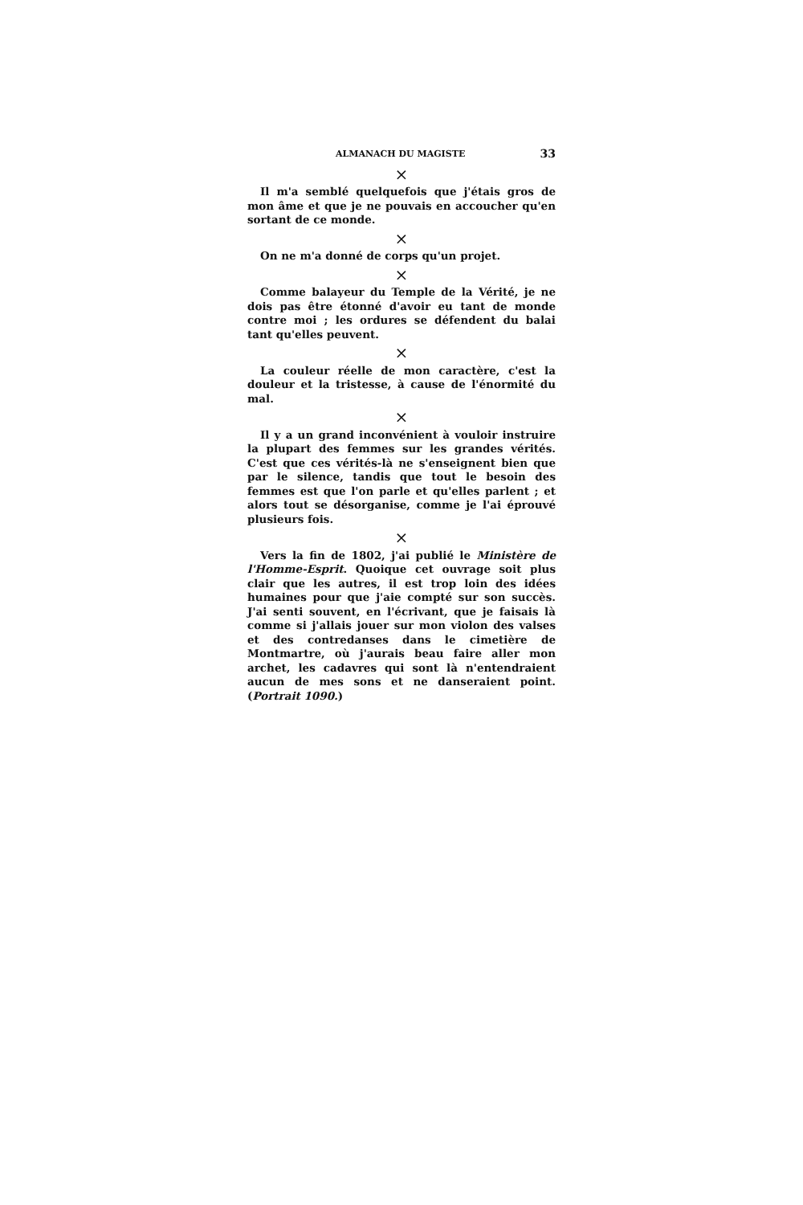ALMANACH DU MAGISTE 33
×
Il m'a semblé quelquefois que j'étais gros de mon âme et que je ne pouvais en accoucher qu'en sortant de ce monde.
×
On ne m'a donné de corps qu'un projet.
×
Comme balayeur du Temple de la Vérité, je ne dois pas être étonné d'avoir eu tant de monde contre moi ; les ordures se défendent du balai tant qu'elles peuvent.
×
La couleur réelle de mon caractère, c'est la douleur et la tristesse, à cause de l'énormité du mal.
×
Il y a un grand inconvénient à vouloir instruire la plupart des femmes sur les grandes vérités. C'est que ces vérités-là ne s'enseignent bien que par le silence, tandis que tout le besoin des femmes est que l'on parle et qu'elles parlent ; et alors tout se désorganise, comme je l'ai éprouvé plusieurs fois.
×
Vers la fin de 1802, j'ai publié le Ministère de l'Homme-Esprit. Quoique cet ouvrage soit plus clair que les autres, il est trop loin des idées humaines pour que j'aie compté sur son succès. J'ai senti souvent, en l'écrivant, que je faisais là comme si j'allais jouer sur mon violon des valses et des contredanses dans le cimetière de Montmartre, où j'aurais beau faire aller mon archet, les cadavres qui sont là n'entendraient aucun de mes sons et ne danseraient point. (Portrait 1090.)